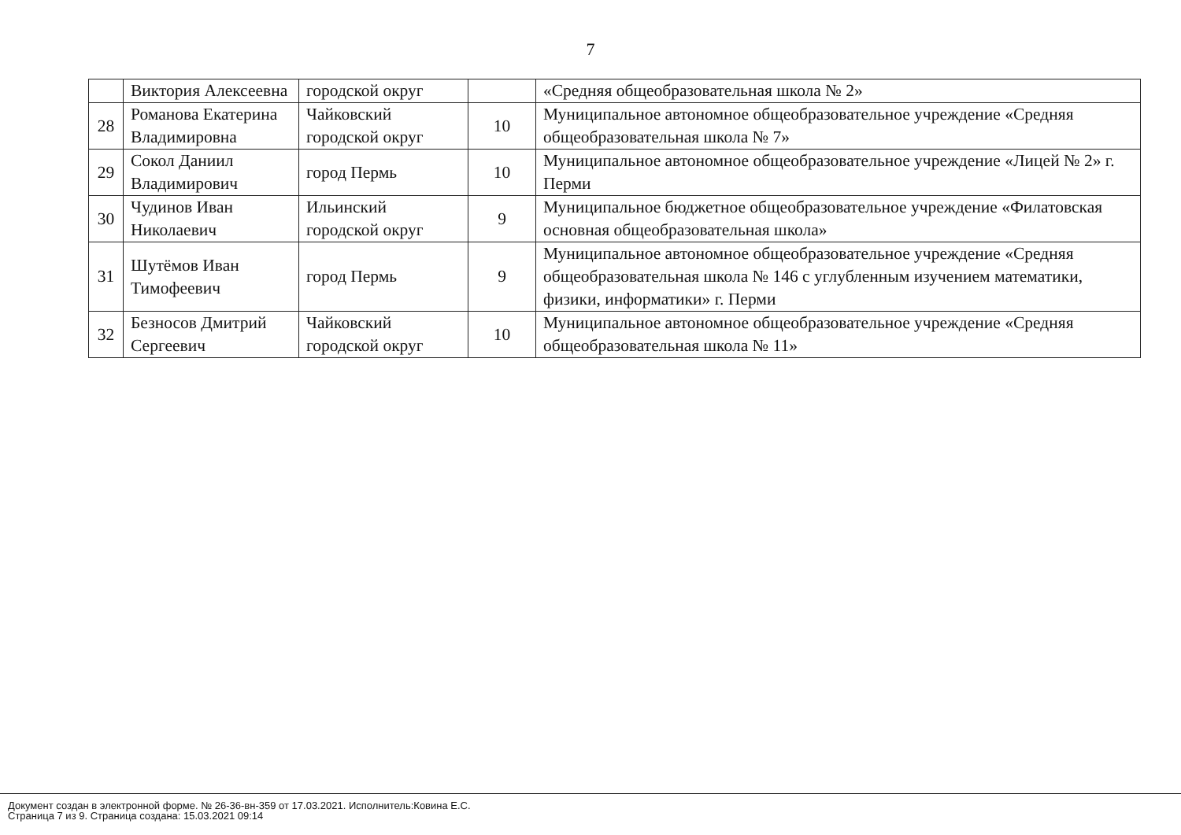7
| | Виктория Алексеевна | городской округ | | «Средняя общеобразовательная школа № 2» |
| 28 | Романова Екатерина Владимировна | Чайковский городской округ | 10 | Муниципальное автономное общеобразовательное учреждение «Средняя общеобразовательная школа № 7» |
| 29 | Сокол Даниил Владимирович | город Пермь | 10 | Муниципальное автономное общеобразовательное учреждение «Лицей № 2» г. Перми |
| 30 | Чудинов Иван Николаевич | Ильинский городской округ | 9 | Муниципальное бюджетное общеобразовательное учреждение «Филатовская основная общеобразовательная школа» |
| 31 | Шутёмов Иван Тимофеевич | город Пермь | 9 | Муниципальное автономное общеобразовательное учреждение «Средняя общеобразовательная школа № 146 с углубленным изучением математики, физики, информатики» г. Перми |
| 32 | Безносов Дмитрий Сергеевич | Чайковский городской округ | 10 | Муниципальное автономное общеобразовательное учреждение «Средняя общеобразовательная школа № 11» |
Документ создан в электронной форме. № 26-36-вн-359 от 17.03.2021. Исполнитель:Ковина Е.С.
Страница 7 из 9. Страница создана: 15.03.2021 09:14